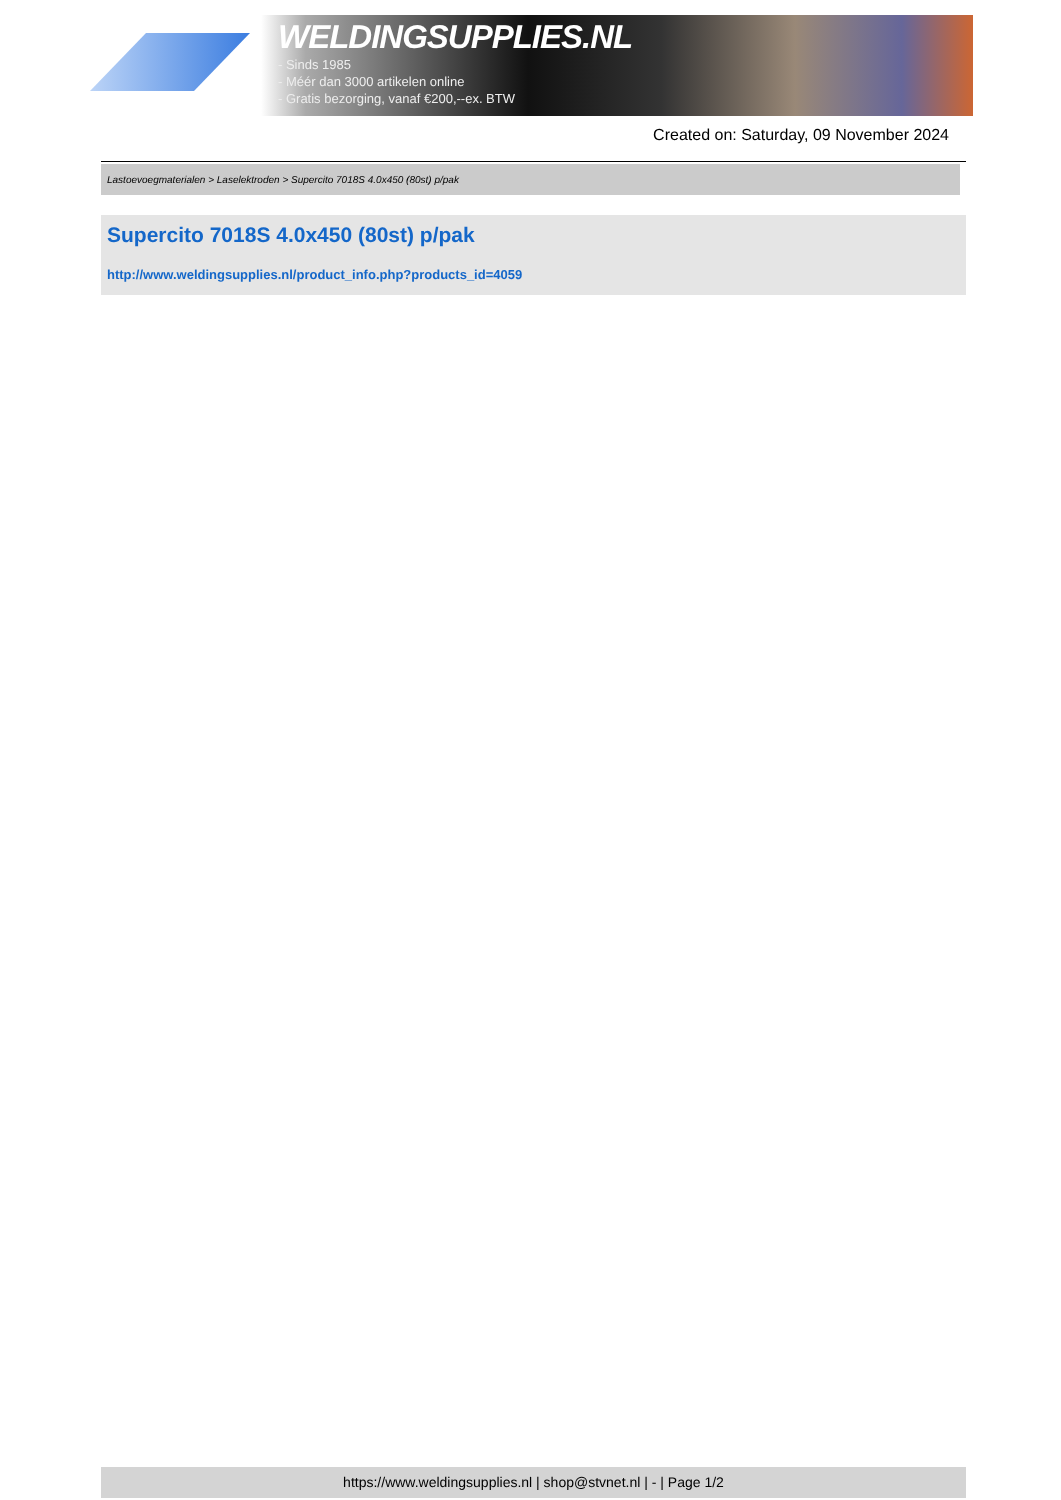WELDINGSUPPLIES.NL
- Sinds 1985
- Méér dan 3000 artikelen online
- Gratis bezorging, vanaf €200,--ex. BTW
Created on: Saturday, 09 November 2024
Lastoevoegmaterialen > Laselektroden > Supercito 7018S 4.0x450 (80st) p/pak
Supercito 7018S 4.0x450 (80st) p/pak
http://www.weldingsupplies.nl/product_info.php?products_id=4059
https://www.weldingsupplies.nl | shop@stvnet.nl | - | Page 1/2